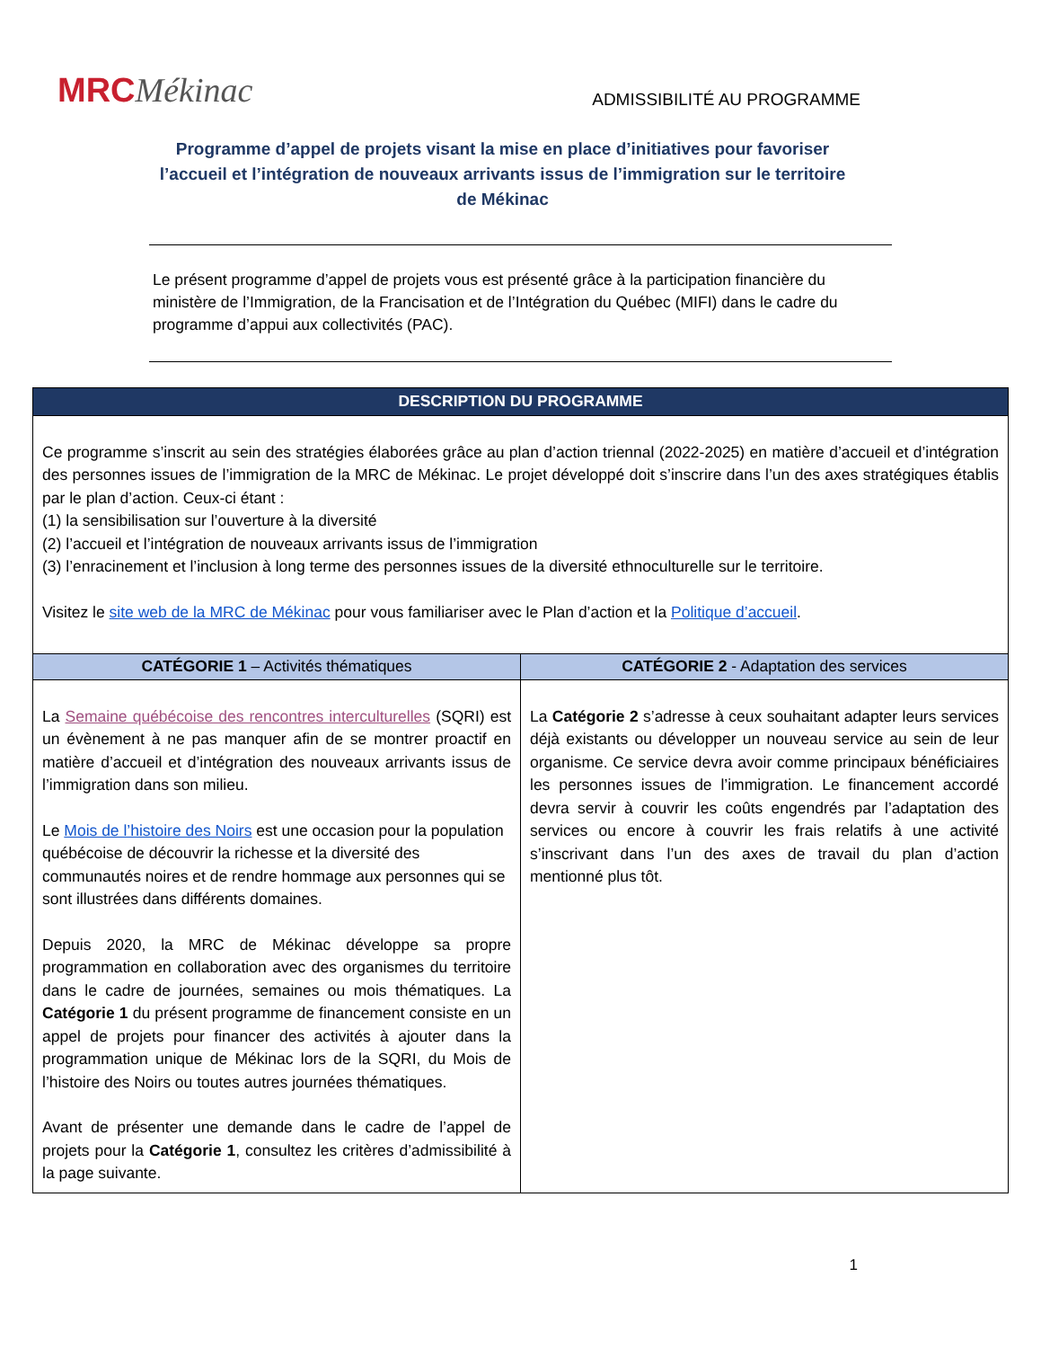MRCMékinac
ADMISSIBILITÉ AU PROGRAMME
Programme d’appel de projets visant la mise en place d’initiatives pour favoriser l’accueil et l’intégration de nouveaux arrivants issus de l’immigration sur le territoire de Mékinac
Le présent programme d’appel de projets vous est présenté grâce à la participation financière du ministère de l’Immigration, de la Francisation et de l’Intégration du Québec (MIFI) dans le cadre du programme d’appui aux collectivités (PAC).
| DESCRIPTION DU PROGRAMME | |
| --- | --- |
| Ce programme s’inscrit au sein des stratégies élaborées grâce au plan d’action triennal (2022-2025) en matière d’accueil et d’intégration des personnes issues de l’immigration de la MRC de Mékinac. Le projet développé doit s’inscrire dans l’un des axes stratégiques établis par le plan d’action. Ceux-ci étant : (1) la sensibilisation sur l’ouverture à la diversité (2) l’accueil et l’intégration de nouveaux arrivants issus de l’immigration (3) l’enracinement et l’inclusion à long terme des personnes issues de la diversité ethnoculturelle sur le territoire. Visitez le site web de la MRC de Mékinac pour vous familiariser avec le Plan d’action et la Politique d’accueil . | |
| CATÉGORIE 1 – Activités thématiques | CATÉGORIE 2 - Adaptation des services |
| La Semaine québécoise des rencontres interculturelles (SQRI) est un évènement à ne pas manquer afin de se montrer proactif en matière d’accueil et d’intégration des nouveaux arrivants issus de l’immigration dans son milieu. Le Mois de l’histoire des Noirs est une occasion pour la population québécoise de découvrir la richesse et la diversité des communautés noires et de rendre hommage aux personnes qui se sont illustrées dans différents domaines. Depuis 2020, la MRC de Mékinac développe sa propre programmation en collaboration avec des organismes du territoire dans le cadre de journées, semaines ou mois thématiques. La Catégorie 1 du présent programme de financement consiste en un appel de projets pour financer des activités à ajouter dans la programmation unique de Mékinac lors de la SQRI, du Mois de l’histoire des Noirs ou toutes autres journées thématiques. Avant de présenter une demande dans le cadre de l’appel de projets pour la Catégorie 1 , consultez les critères d’admissibilité à la page suivante. | La Catégorie 2 s’adresse à ceux souhaitant adapter leurs services déjà existants ou développer un nouveau service au sein de leur organisme. Ce service devra avoir comme principaux bénéficiaires les personnes issues de l’immigration. Le financement accordé devra servir à couvrir les coûts engendrés par l’adaptation des services ou encore à couvrir les frais relatifs à une activité s’inscrivant dans l’un des axes de travail du plan d’action mentionné plus tôt. |
1